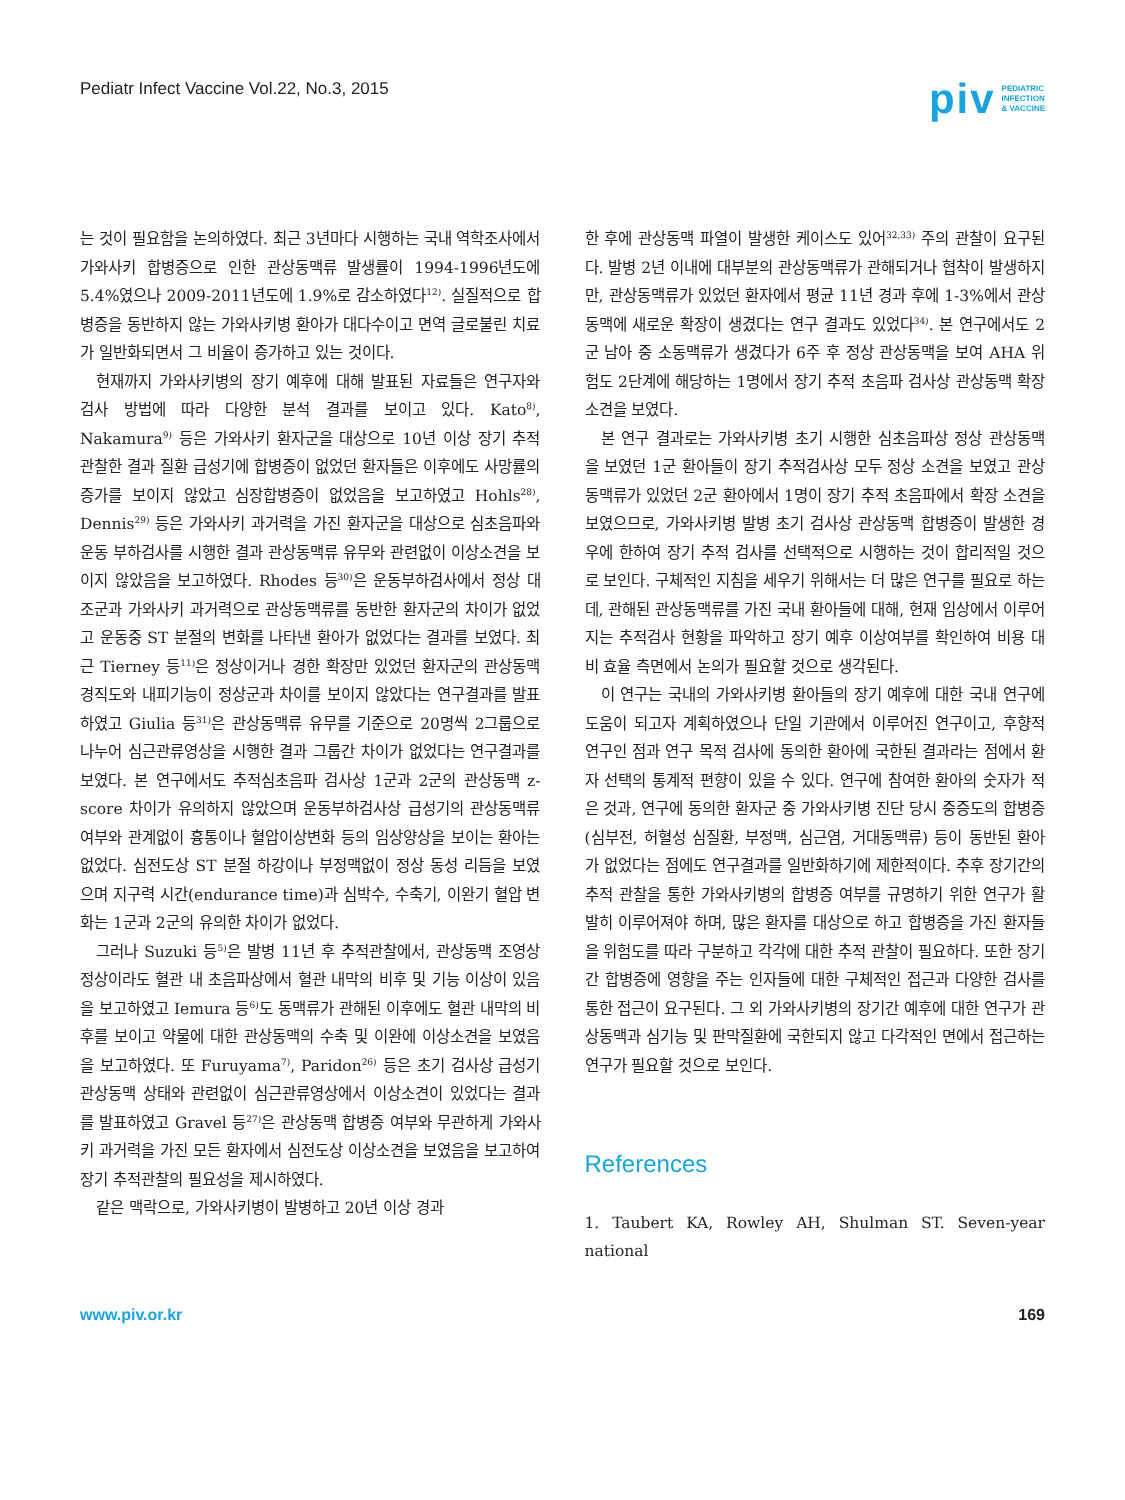Pediatr Infect Vaccine Vol.22, No.3, 2015
piv PEDIATRIC
INFECTION
& VACCINE
는 것이 필요함을 논의하였다. 최근 3년마다 시행하는 국내 역학조사에서 가와사키 합병증으로 인한 관상동맥류 발생률이 1994-1996년도에 5.4%였으나 2009-2011년도에 1.9%로 감소하였다<sup>12)</sup>. 실질적으로 합병증을 동반하지 않는 가와사키병 환아가 대다수이고 면역 글로불린 치료가 일반화되면서 그 비율이 증가하고 있는 것이다.
현재까지 가와사키병의 장기 예후에 대해 발표된 자료들은 연구자와 검사 방법에 따라 다양한 분석 결과를 보이고 있다. Kato<sup>8)</sup>, Nakamura<sup>9)</sup> 등은 가와사키 환자군을 대상으로 10년 이상 장기 추적 관찰한 결과 질환 급성기에 합병증이 없었던 환자들은 이후에도 사망률의 증가를 보이지 않았고 심장합병증이 없었음을 보고하였고 Hohls<sup>28)</sup>, Dennis<sup>29)</sup> 등은 가와사키 과거력을 가진 환자군을 대상으로 심초음파와 운동 부하검사를 시행한 결과 관상동맥류 유무와 관련없이 이상소견을 보이지 않았음을 보고하였다. Rhodes 등<sup>30)</sup>은 운동부하검사에서 정상 대조군과 가와사키 과거력으로 관상동맥류를 동반한 환자군의 차이가 없었고 운동중 ST 분절의 변화를 나타낸 환아가 없었다는 결과를 보였다. 최근 Tierney 등<sup>11)</sup>은 정상이거나 경한 확장만 있었던 환자군의 관상동맥 경직도와 내피기능이 정상군과 차이를 보이지 않았다는 연구결과를 발표하였고 Giulia 등<sup>31)</sup>은 관상동맥류 유무를 기준으로 20명씩 2그룹으로 나누어 심근관류영상을 시행한 결과 그룹간 차이가 없었다는 연구결과를 보였다. 본 연구에서도 추적심초음파 검사상 1군과 2군의 관상동맥 z-score 차이가 유의하지 않았으며 운동부하검사상 급성기의 관상동맥류 여부와 관계없이 흉통이나 혈압이상변화 등의 임상양상을 보이는 환아는 없었다. 심전도상 ST 분절 하강이나 부정맥없이 정상 동성 리듬을 보였으며 지구력 시간(endurance time)과 심박수, 수축기, 이완기 혈압 변화는 1군과 2군의 유의한 차이가 없었다.
그러나 Suzuki 등<sup>5)</sup>은 발병 11년 후 추적관찰에서, 관상동맥 조영상 정상이라도 혈관 내 초음파상에서 혈관 내막의 비후 및 기능 이상이 있음을 보고하였고 Iemura 등<sup>6)</sup>도 동맥류가 관해된 이후에도 혈관 내막의 비후를 보이고 약물에 대한 관상동맥의 수축 및 이완에 이상소견을 보였음을 보고하였다. 또 Furuyama<sup>7)</sup>, Paridon<sup>26)</sup> 등은 초기 검사상 급성기 관상동맥 상태와 관련없이 심근관류영상에서 이상소견이 있었다는 결과를 발표하였고 Gravel 등<sup>27)</sup>은 관상동맥 합병증 여부와 무관하게 가와사키 과거력을 가진 모든 환자에서 심전도상 이상소견을 보였음을 보고하여 장기 추적관찰의 필요성을 제시하였다.
같은 맥락으로, 가와사키병이 발병하고 20년 이상 경과
한 후에 관상동맥 파열이 발생한 케이스도 있어<sup>32,33)</sup> 주의 관찰이 요구된다. 발병 2년 이내에 대부분의 관상동맥류가 관해되거나 협착이 발생하지만, 관상동맥류가 있었던 환자에서 평균 11년 경과 후에 1-3%에서 관상동맥에 새로운 확장이 생겼다는 연구 결과도 있었다<sup>34)</sup>. 본 연구에서도 2군 남아 중 소동맥류가 생겼다가 6주 후 정상 관상동맥을 보여 AHA 위험도 2단계에 해당하는 1명에서 장기 추적 초음파 검사상 관상동맥 확장소견을 보였다.
본 연구 결과로는 가와사키병 초기 시행한 심초음파상 정상 관상동맥을 보였던 1군 환아들이 장기 추적검사상 모두 정상 소견을 보였고 관상동맥류가 있었던 2군 환아에서 1명이 장기 추적 초음파에서 확장 소견을 보였으므로, 가와사키병 발병 초기 검사상 관상동맥 합병증이 발생한 경우에 한하여 장기 추적 검사를 선택적으로 시행하는 것이 합리적일 것으로 보인다. 구체적인 지침을 세우기 위해서는 더 많은 연구를 필요로 하는데, 관해된 관상동맥류를 가진 국내 환아들에 대해, 현재 임상에서 이루어지는 추적검사 현황을 파악하고 장기 예후 이상여부를 확인하여 비용 대비 효율 측면에서 논의가 필요할 것으로 생각된다.
이 연구는 국내의 가와사키병 환아들의 장기 예후에 대한 국내 연구에 도움이 되고자 계획하였으나 단일 기관에서 이루어진 연구이고, 후향적 연구인 점과 연구 목적 검사에 동의한 환아에 국한된 결과라는 점에서 환자 선택의 통계적 편향이 있을 수 있다. 연구에 참여한 환아의 숫자가 적은 것과, 연구에 동의한 환자군 중 가와사키병 진단 당시 중증도의 합병증(심부전, 허혈성 심질환, 부정맥, 심근염, 거대동맥류) 등이 동반된 환아가 없었다는 점에도 연구결과를 일반화하기에 제한적이다. 추후 장기간의 추적 관찰을 통한 가와사키병의 합병증 여부를 규명하기 위한 연구가 활발히 이루어져야 하며, 많은 환자를 대상으로 하고 합병증을 가진 환자들을 위험도를 따라 구분하고 각각에 대한 추적 관찰이 필요하다. 또한 장기간 합병증에 영향을 주는 인자들에 대한 구체적인 접근과 다양한 검사를 통한 접근이 요구된다. 그 외 가와사키병의 장기간 예후에 대한 연구가 관상동맥과 심기능 및 판막질환에 국한되지 않고 다각적인 면에서 접근하는 연구가 필요할 것으로 보인다.
References
1. Taubert KA, Rowley AH, Shulman ST. Seven-year national
www.piv.or.kr 169